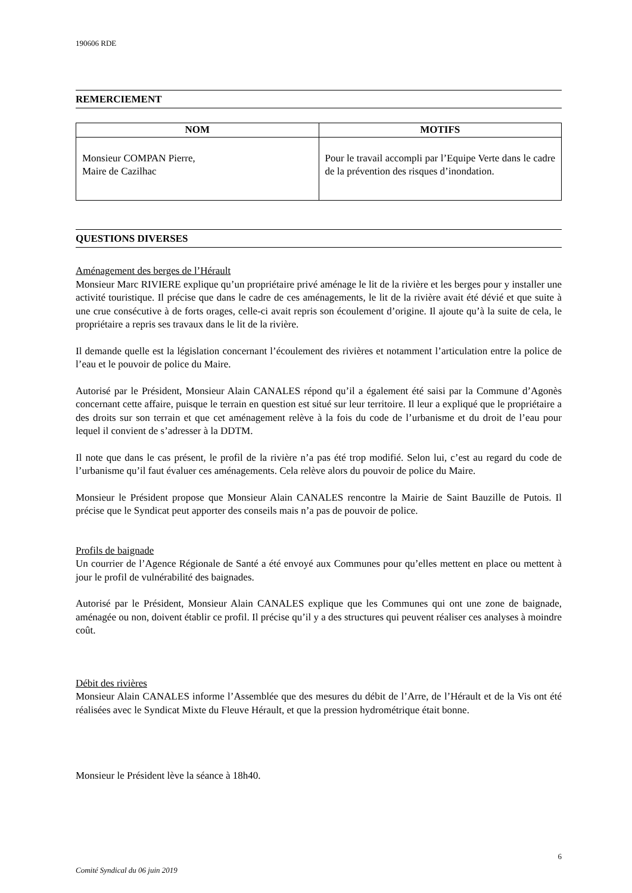190606 RDE
REMERCIEMENT
| NOM | MOTIFS |
| --- | --- |
| Monsieur COMPAN Pierre, Maire de Cazilhac | Pour le travail accompli par l’Equipe Verte dans le cadre de la prévention des risques d’inondation. |
QUESTIONS DIVERSES
Aménagement des berges de l’Hérault
Monsieur Marc RIVIERE explique qu’un propriétaire privé aménage le lit de la rivière et les berges pour y installer une activité touristique. Il précise que dans le cadre de ces aménagements, le lit de la rivière avait été dévié et que suite à une crue consécutive à de forts orages, celle-ci avait repris son écoulement d’origine. Il ajoute qu’à la suite de cela, le propriétaire a repris ses travaux dans le lit de la rivière.
Il demande quelle est la législation concernant l’écoulement des rivières et notamment l’articulation entre la police de l’eau et le pouvoir de police du Maire.
Autorisé par le Président, Monsieur Alain CANALES répond qu’il a également été saisi par la Commune d’Agonès concernant cette affaire, puisque le terrain en question est situé sur leur territoire. Il leur a expliqué que le propriétaire a des droits sur son terrain et que cet aménagement relève à la fois du code de l’urbanisme et du droit de l’eau pour lequel il convient de s’adresser à la DDTM.
Il note que dans le cas présent, le profil de la rivière n’a pas été trop modifié. Selon lui, c’est au regard du code de l’urbanisme qu’il faut évaluer ces aménagements. Cela relève alors du pouvoir de police du Maire.
Monsieur le Président propose que Monsieur Alain CANALES rencontre la Mairie de Saint Bauzille de Putois. Il précise que le Syndicat peut apporter des conseils mais n’a pas de pouvoir de police.
Profils de baignade
Un courrier de l’Agence Régionale de Santé a été envoyé aux Communes pour qu’elles mettent en place ou mettent à jour le profil de vulnérabilité des baignades.
Autorisé par le Président, Monsieur Alain CANALES explique que les Communes qui ont une zone de baignade, aménagée ou non, doivent établir ce profil. Il précise qu’il y a des structures qui peuvent réaliser ces analyses à moindre coût.
Débit des rivières
Monsieur Alain CANALES informe l’Assemblée que des mesures du débit de l’Arre, de l’Hérault et de la Vis ont été réalisées avec le Syndicat Mixte du Fleuve Hérault, et que la pression hydrométrique était bonne.
Monsieur le Président lève la séance à 18h40.
6
Comité Syndical du 06 juin 2019